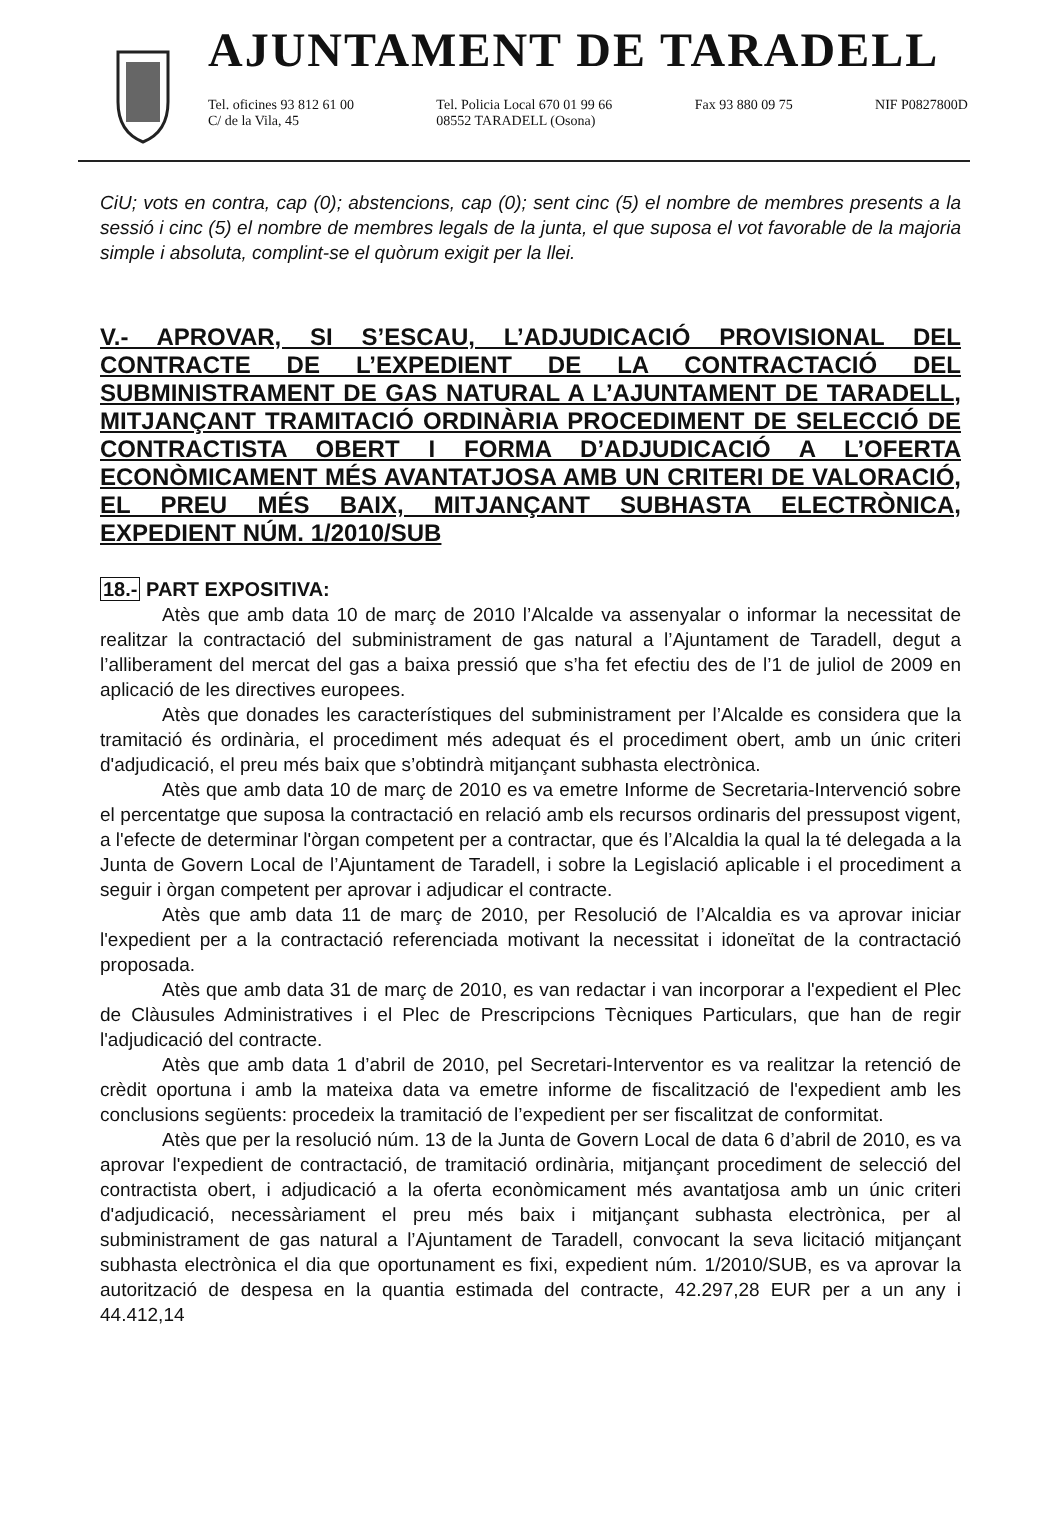AJUNTAMENT DE TARADELL
Tel. oficines 93 812 61 00
C/ de la Vila, 45
Tel. Policia Local 670 01 99 66
08552 TARADELL (Osona)
Fax 93 880 09 75 NIF P0827800D
CiU; vots en contra, cap (0); abstencions, cap (0); sent cinc (5) el nombre de membres presents a la sessió i cinc (5) el nombre de membres legals de la junta, el que suposa el vot favorable de la majoria simple i absoluta, complint-se el quòrum exigit per la llei.
V.- APROVAR, SI S’ESCAU, L’ADJUDICACIÓ PROVISIONAL DEL CONTRACTE DE L’EXPEDIENT DE LA CONTRACTACIÓ DEL SUBMINISTRAMENT DE GAS NATURAL A L’AJUNTAMENT DE TARADELL, MITJANÇANT TRAMITACIÓ ORDINÀRIA PROCEDIMENT DE SELECCIÓ DE CONTRACTISTA OBERT I FORMA D’ADJUDICACIÓ A L’OFERTA ECONÒMICAMENT MÉS AVANTATJOSA AMB UN CRITERI DE VALORACIÓ, EL PREU MÉS BAIX, MITJANÇANT SUBHASTA ELECTRÒNICA, EXPEDIENT NÚM. 1/2010/SUB
18.- PART EXPOSITIVA:
Atès que amb data 10 de març de 2010 l’Alcalde va assenyalar o informar la necessitat de realitzar la contractació del subministrament de gas natural a l’Ajuntament de Taradell, degut a l’alliberament del mercat del gas a baixa pressió que s’ha fet efectiu des de l’1 de juliol de 2009 en aplicació de les directives europees.
Atès que donades les característiques del subministrament per l’Alcalde es considera que la tramitació és ordinària, el procediment més adequat és el procediment obert, amb un únic criteri d'adjudicació, el preu més baix que s’obtindrà mitjançant subhasta electrònica.
Atès que amb data 10 de març de 2010 es va emetre Informe de Secretaria-Intervenció sobre el percentatge que suposa la contractació en relació amb els recursos ordinaris del pressupost vigent, a l'efecte de determinar l'òrgan competent per a contractar, que és l’Alcaldia la qual la té delegada a la Junta de Govern Local de l’Ajuntament de Taradell, i sobre la Legislació aplicable i el procediment a seguir i òrgan competent per aprovar i adjudicar el contracte.
Atès que amb data 11 de març de 2010, per Resolució de l’Alcaldia es va aprovar iniciar l'expedient per a la contractació referenciada motivant la necessitat i idoneïtat de la contractació proposada.
Atès que amb data 31 de març de 2010, es van redactar i van incorporar a l'expedient el Plec de Clàusules Administratives i el Plec de Prescripcions Tècniques Particulars, que han de regir l'adjudicació del contracte.
Atès que amb data 1 d’abril de 2010, pel Secretari-Interventor es va realitzar la retenció de crèdit oportuna i amb la mateixa data va emetre informe de fiscalització de l'expedient amb les conclusions següents: procedeix la tramitació de l’expedient per ser fiscalitzat de conformitat.
Atès que per la resolució núm. 13 de la Junta de Govern Local de data 6 d’abril de 2010, es va aprovar l'expedient de contractació, de tramitació ordinària, mitjançant procediment de selecció del contractista obert, i adjudicació a la oferta econòmicament més avantatjosa amb un únic criteri d'adjudicació, necessàriament el preu més baix i mitjançant subhasta electrònica, per al subministrament de gas natural a l’Ajuntament de Taradell, convocant la seva licitació mitjançant subhasta electrònica el dia que oportunament es fixi, expedient núm. 1/2010/SUB, es va aprovar la autorització de despesa en la quantia estimada del contracte, 42.297,28 EUR per a un any i 44.412,14